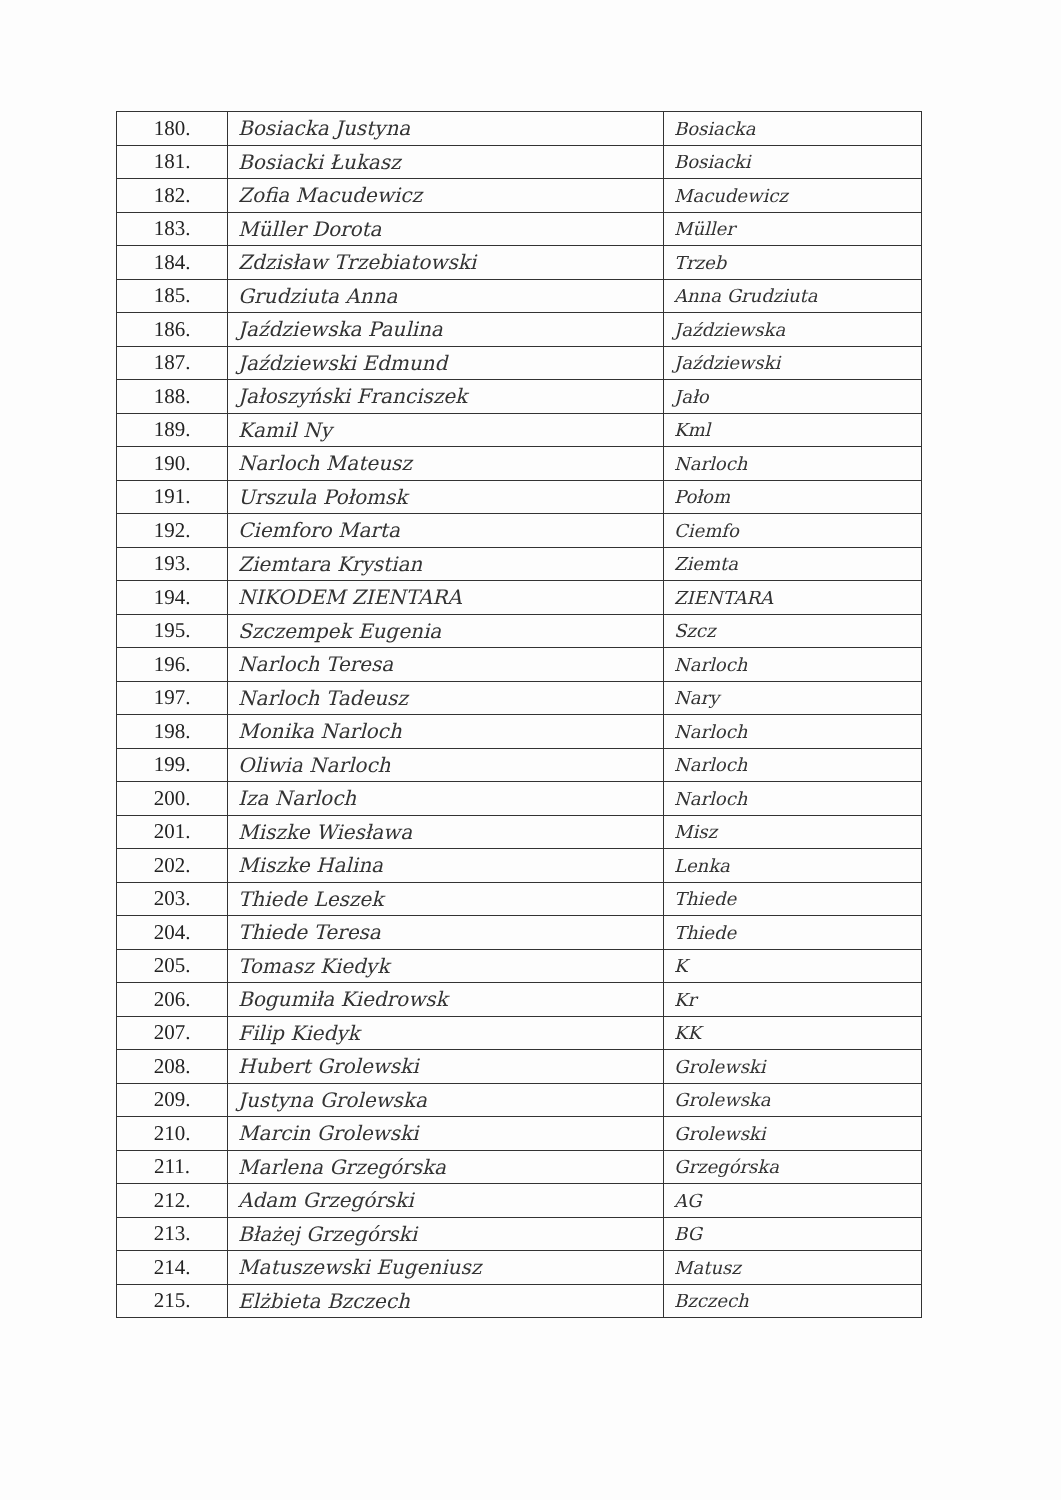| 180. | Bosiacka Justyna | Bosiacka |
| 181. | Bosiacki Łukasz | Bosiacki |
| 182. | Zofia Macudewicz | Macudewicz |
| 183. | Müller Dorota | Müller |
| 184. | Zdzisław Trzebiatowski | Trzeb |
| 185. | Grudziuta Anna | Anna Grudziuta |
| 186. | Jaździewska Paulina | Jaździewska |
| 187. | Jaździewski Edmund | Jaździewski |
| 188. | Jałoszyński Franciszek | Jało |
| 189. | Kamil Ny | Kml |
| 190. | Narloch Mateusz | Narloch |
| 191. | Urszula Połomsk | Połom |
| 192. | Ciemforo Marta | Ciemfo |
| 193. | Ziemtara Krystian | Ziemta |
| 194. | NIKODEM ZIENTARA | ZIENTARA |
| 195. | Szczempek Eugenia | Szcz |
| 196. | Narloch Teresa | Narloch |
| 197. | Narloch Tadeusz | Nary |
| 198. | Monika Narloch | Narloch |
| 199. | Oliwia Narloch | Narloch |
| 200. | Iza Narloch | Narloch |
| 201. | Miszke Wiesława | Misz |
| 202. | Miszke Halina | Lenka |
| 203. | Thiede Leszek | Thiede |
| 204. | Thiede Teresa | Thiede |
| 205. | Tomasz Kiedyk | K |
| 206. | Bogumiła Kiedrowsk | Kr |
| 207. | Filip Kiedyk | KK |
| 208. | Hubert Grolewski | Grolewski |
| 209. | Justyna Grolewska | Grolewska |
| 210. | Marcin Grolewski | Grolewski |
| 211. | Marlena Grzegórska | Grzegórska |
| 212. | Adam Grzegórski | AG |
| 213. | Błażej Grzegórski | BG |
| 214. | Matuszewski Eugeniusz | Matusz |
| 215. | Elżbieta Bzczech | Bzczech |